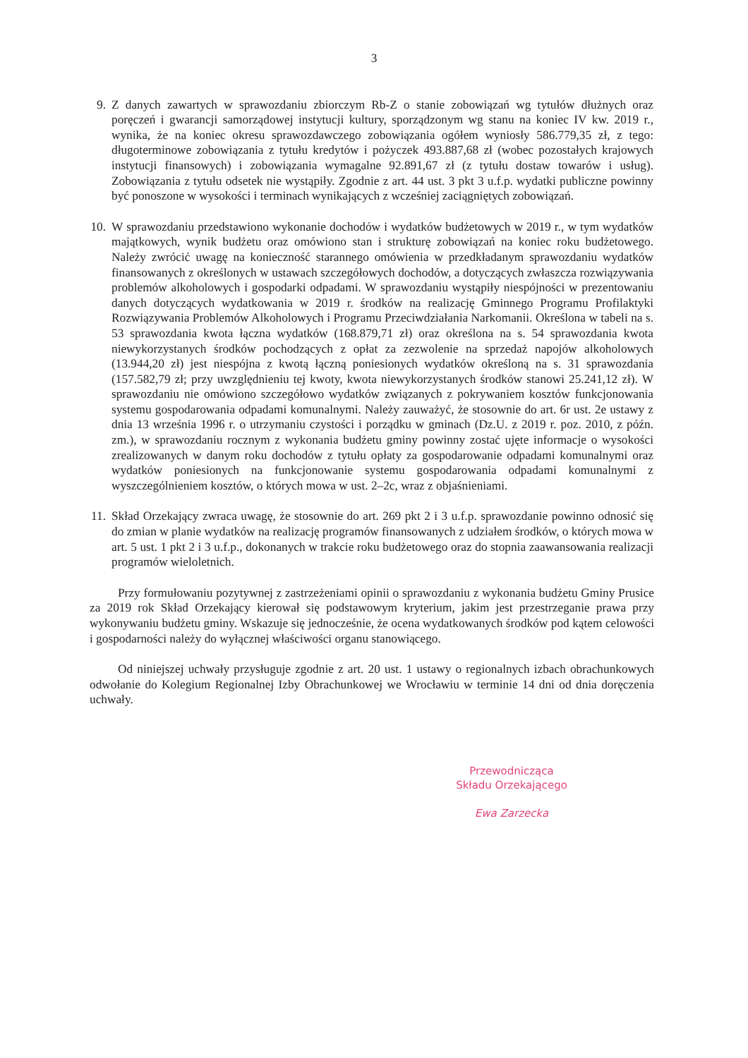3
9. Z danych zawartych w sprawozdaniu zbiorczym Rb-Z o stanie zobowiązań wg tytułów dłużnych oraz poręczeń i gwarancji samorządowej instytucji kultury, sporządzonym wg stanu na koniec IV kw. 2019 r., wynika, że na koniec okresu sprawozdawczego zobowiązania ogółem wyniosły 586.779,35 zł, z tego: długoterminowe zobowiązania z tytułu kredytów i pożyczek 493.887,68 zł (wobec pozostałych krajowych instytucji finansowych) i zobowiązania wymagalne 92.891,67 zł (z tytułu dostaw towarów i usług). Zobowiązania z tytułu odsetek nie wystąpiły. Zgodnie z art. 44 ust. 3 pkt 3 u.f.p. wydatki publiczne powinny być ponoszone w wysokości i terminach wynikających z wcześniej zaciągniętych zobowiązań.
10. W sprawozdaniu przedstawiono wykonanie dochodów i wydatków budżetowych w 2019 r., w tym wydatków majątkowych, wynik budżetu oraz omówiono stan i strukturę zobowiązań na koniec roku budżetowego. Należy zwrócić uwagę na konieczność starannego omówienia w przedkładanym sprawozdaniu wydatków finansowanych z określonych w ustawach szczegółowych dochodów, a dotyczących zwłaszcza rozwiązywania problemów alkoholowych i gospodarki odpadami. W sprawozdaniu wystąpiły niespójności w prezentowaniu danych dotyczących wydatkowania w 2019 r. środków na realizację Gminnego Programu Profilaktyki Rozwiązywania Problemów Alkoholowych i Programu Przeciwdziałania Narkomanii. Określona w tabeli na s. 53 sprawozdania kwota łączna wydatków (168.879,71 zł) oraz określona na s. 54 sprawozdania kwota niewykorzystanych środków pochodzących z opłat za zezwolenie na sprzedaż napojów alkoholowych (13.944,20 zł) jest niespójna z kwotą łączną poniesionych wydatków określoną na s. 31 sprawozdania (157.582,79 zł; przy uwzględnieniu tej kwoty, kwota niewykorzystanych środków stanowi 25.241,12 zł). W sprawozdaniu nie omówiono szczegółowo wydatków związanych z pokrywaniem kosztów funkcjonowania systemu gospodarowania odpadami komunalnymi. Należy zauważyć, że stosownie do art. 6r ust. 2e ustawy z dnia 13 września 1996 r. o utrzymaniu czystości i porządku w gminach (Dz.U. z 2019 r. poz. 2010, z późn. zm.), w sprawozdaniu rocznym z wykonania budżetu gminy powinny zostać ujęte informacje o wysokości zrealizowanych w danym roku dochodów z tytułu opłaty za gospodarowanie odpadami komunalnymi oraz wydatków poniesionych na funkcjonowanie systemu gospodarowania odpadami komunalnymi z wyszczególnieniem kosztów, o których mowa w ust. 2–2c, wraz z objaśnieniami.
11. Skład Orzekający zwraca uwagę, że stosownie do art. 269 pkt 2 i 3 u.f.p. sprawozdanie powinno odnosić się do zmian w planie wydatków na realizację programów finansowanych z udziałem środków, o których mowa w art. 5 ust. 1 pkt 2 i 3 u.f.p., dokonanych w trakcie roku budżetowego oraz do stopnia zaawansowania realizacji programów wieloletnich.
Przy formułowaniu pozytywnej z zastrzeżeniami opinii o sprawozdaniu z wykonania budżetu Gminy Prusice za 2019 rok Skład Orzekający kierował się podstawowym kryterium, jakim jest przestrzeganie prawa przy wykonywaniu budżetu gminy. Wskazuje się jednocześnie, że ocena wydatkowanych środków pod kątem celowości i gospodarności należy do wyłącznej właściwości organu stanowiącego.
Od niniejszej uchwały przysługuje zgodnie z art. 20 ust. 1 ustawy o regionalnych izbach obrachunkowych odwołanie do Kolegium Regionalnej Izby Obrachunkowej we Wrocławiu w terminie 14 dni od dnia doręczenia uchwały.
Przewodnicząca
Składu Orzekającego
Ewa Zarzecka